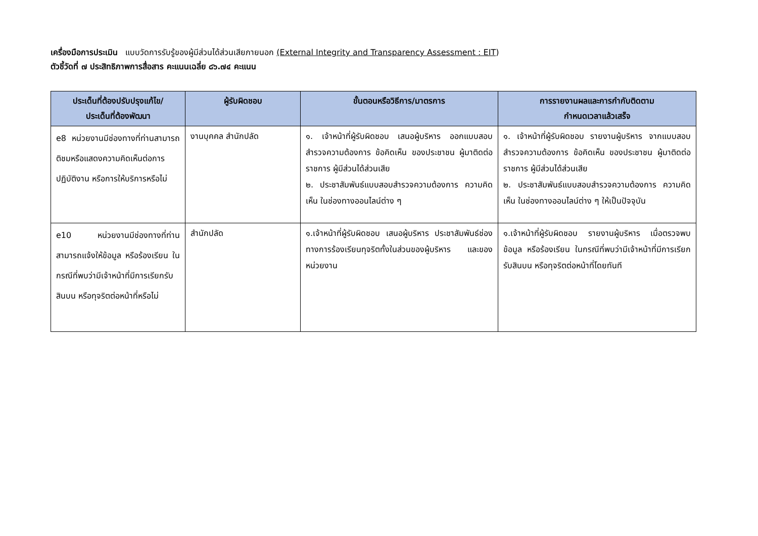เครื่องมือการประเมิน แบบวัดการรับรู้ของผู้มีส่วนได้ส่วนเสียภายนอก (External Integrity and Transparency Assessment : EIT)
ตัวชี้วัดที่ ๗ ประสิทธิภาพการสื่อสาร คะแนนเฉลี่ย ๘๖.๗๔ คะแนน
| ประเด็นที่ต้องปรับปรุงแก้ไข/ ประเด็นที่ต้องพัฒนา | ผู้รับผิดชอบ | ขั้นตอนหรือวิธีการ/มาตรการ | การรายงานผลและการกำกับติดตาม กำหนดเวลาแล้วเสร็จ |
| --- | --- | --- | --- |
| e8 หน่วยงานมีช่องทางที่ท่านสามารถติชมหรือแสดงความคิดเห็นต่อการปฏิบัติงาน หรือการให้บริการหรือไม่ | งานบุคคล สำนักปลัด | ๑. เจ้าหน้าที่ผู้รับผิดชอบ เสนอผู้บริหาร ออกแบบสอบสำรวจความต้องการ ข้อคิดเห็น ของประชาชน ผู้มาติดต่อราชการ ผู้มีส่วนได้ส่วนเสีย ๒. ประชาสัมพันธ์แบบสอบสำรวจความต้องการ ความคิดเห็น ในช่องทางออนไลน์ต่าง ๆ | ๑. เจ้าหน้าที่ผู้รับผิดชอบ รายงานผู้บริหาร จากแบบสอบสำรวจความต้องการ ข้อคิดเห็น ของประชาชน ผู้มาติดต่อราชการ ผู้มีส่วนได้ส่วนเสีย ๒. ประชาสัมพันธ์แบบสอบสำรวจความต้องการ ความคิดเห็น ในช่องทางออนไลน์ต่าง ๆ ให้เป็นปัจจุบัน |
| e10 หน่วยงานมีช่องทางที่ท่านสามารถแจ้งให้ข้อมูล หรือร้องเรียน ในกรณีที่พบว่ามีเจ้าหน้าที่มีการเรียกรับสินบน หรือทุจริตต่อหน้าที่หรือไม่ | สำนักปลัด | ๑.เจ้าหน้าที่ผู้รับผิดชอบ เสนอผู้บริหาร ประชาสัมพันธ์ช่องทางการร้องเรียนทุจริตทั้งในส่วนของผู้บริหาร และของหน่วยงาน | ๑.เจ้าหน้าที่ผู้รับผิดชอบ รายงานผู้บริหาร เมื่อตรวจพบข้อมูล หรือร้องเรียน ในกรณีที่พบว่ามีเจ้าหน้าที่มีการเรียกรับสินบน หรือทุจริตต่อหน้าที่โดยทันที |